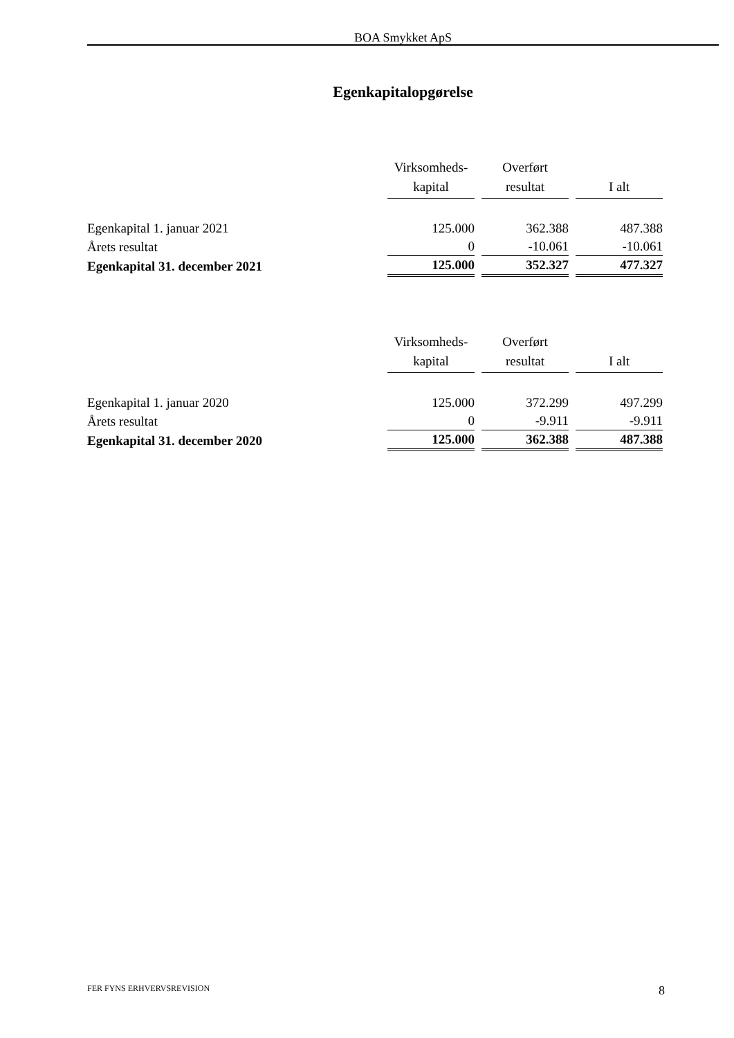BOA Smykket ApS
Egenkapitalopgørelse
| | Virksomheds- kapital | Overført resultat | I alt |
| Egenkapital 1. januar 2021 | 125.000 | 362.388 | 487.388 |
| Årets resultat | 0 | -10.061 | -10.061 |
| Egenkapital 31. december 2021 | 125.000 | 352.327 | 477.327 |
| | Virksomheds- kapital | Overført resultat | I alt |
| Egenkapital 1. januar 2020 | 125.000 | 372.299 | 497.299 |
| Årets resultat | 0 | -9.911 | -9.911 |
| Egenkapital 31. december 2020 | 125.000 | 362.388 | 487.388 |
FER FYNS ERHVERVSREVISION 8